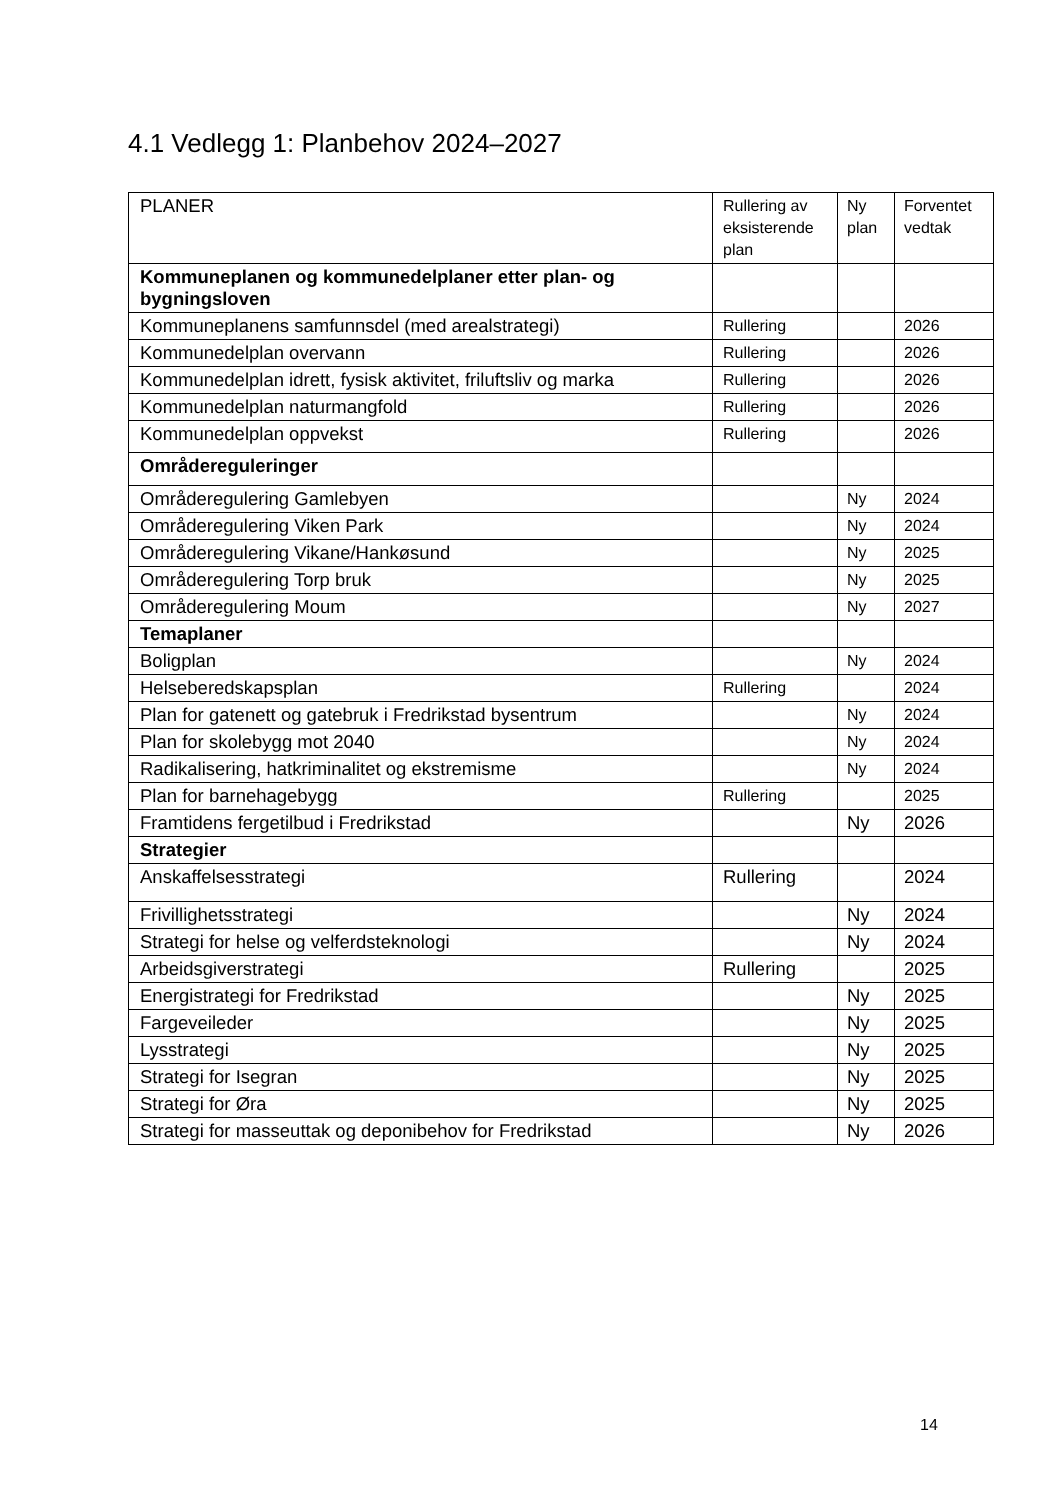4.1 Vedlegg 1: Planbehov 2024–2027
| PLANER | Rullering av eksisterende plan | Ny plan | Forventet vedtak |
| --- | --- | --- | --- |
| Kommuneplanen og kommunedelplaner etter plan- og bygningsloven | | | |
| Kommuneplanens samfunnsdel (med arealstrategi) | Rullering | | 2026 |
| Kommunedelplan overvann | Rullering | | 2026 |
| Kommunedelplan idrett, fysisk aktivitet, friluftsliv og marka | Rullering | | 2026 |
| Kommunedelplan naturmangfold | Rullering | | 2026 |
| Kommunedelplan oppvekst | Rullering | | 2026 |
| Områdereguleringer | | | |
| Områderegulering Gamlebyen | | Ny | 2024 |
| Områderegulering Viken Park | | Ny | 2024 |
| Områderegulering Vikane/Hankøsund | | Ny | 2025 |
| Områderegulering Torp bruk | | Ny | 2025 |
| Områderegulering Moum | | Ny | 2027 |
| Temaplaner | | | |
| Boligplan | | Ny | 2024 |
| Helseberedskapsplan | Rullering | | 2024 |
| Plan for gatenett og gatebruk i Fredrikstad bysentrum | | Ny | 2024 |
| Plan for skolebygg mot 2040 | | Ny | 2024 |
| Radikalisering, hatkriminalitet og ekstremisme | | Ny | 2024 |
| Plan for barnehagebygg | Rullering | | 2025 |
| Framtidens fergetilbud i Fredrikstad | | Ny | 2026 |
| Strategier | | | |
| Anskaffelsesstrategi | Rullering | | 2024 |
| Frivillighetsstrategi | | Ny | 2024 |
| Strategi for helse og velferdsteknologi | | Ny | 2024 |
| Arbeidsgiverstrategi | Rullering | | 2025 |
| Energistrategi for Fredrikstad | | Ny | 2025 |
| Fargeveileder | | Ny | 2025 |
| Lysstrategi | | Ny | 2025 |
| Strategi for Isegran | | Ny | 2025 |
| Strategi for Øra | | Ny | 2025 |
| Strategi for masseuttak og deponibehov for Fredrikstad | | Ny | 2026 |
14